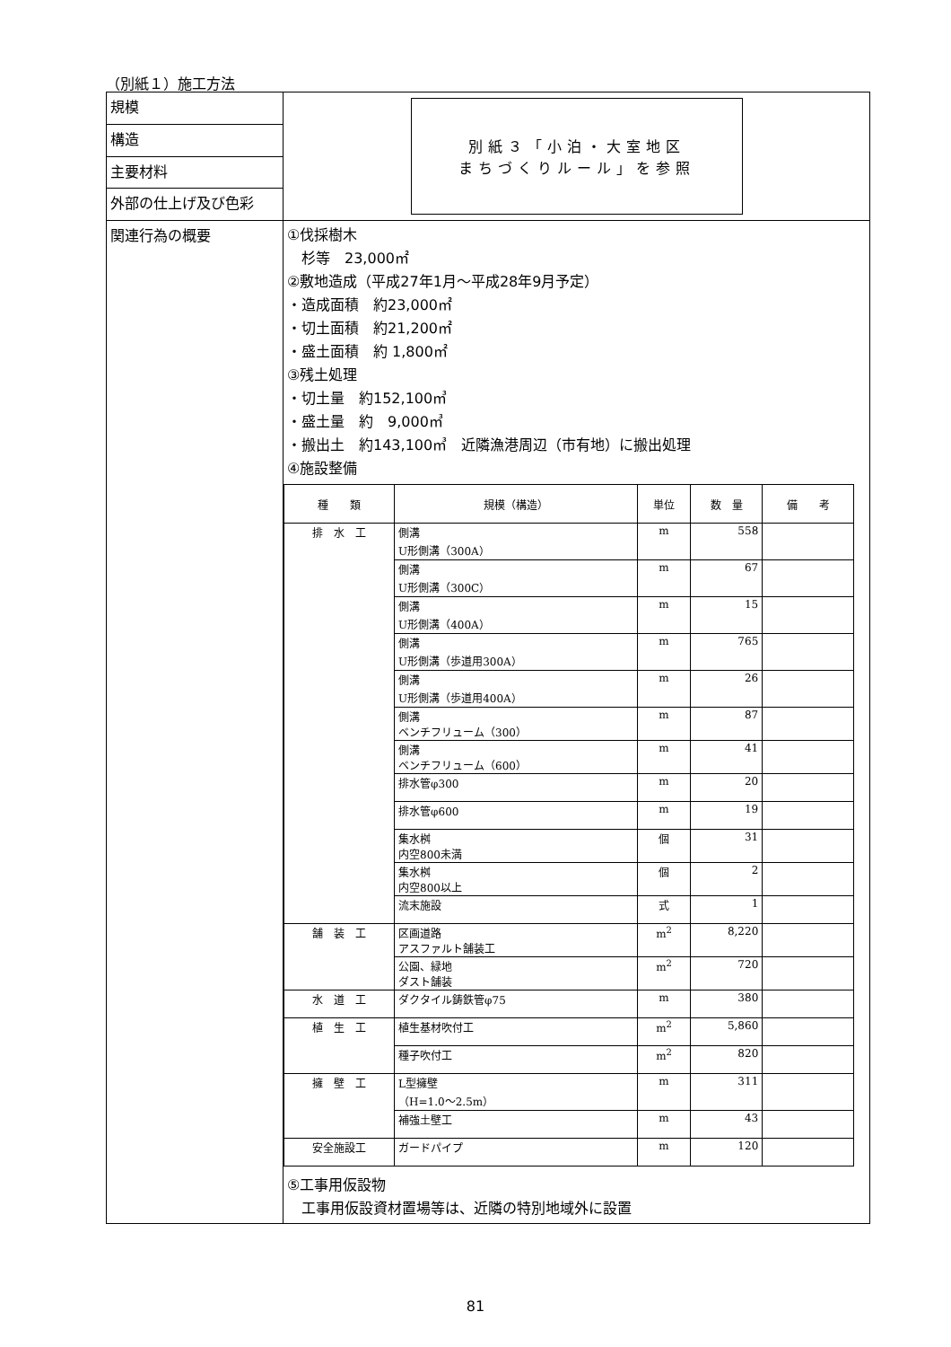（別紙１）施工方法
| 規模 | 別紙３「小泊・大室地区 まちづくりルール」を参照 |
| 構造 | |
| 主要材料 | |
| 外部の仕上げ及び色彩 | |
| 関連行為の概要 | ①伐採樹木 杉等 23,000㎡ ②敷地造成（平成27年1月～平成28年9月予定） ・造成面積 約23,000㎡ ・切土面積 約21,200㎡ ・盛土面積 約 1,800㎡ ③残土処理 ・切土量 約152,100㎥ ・盛土量 約 9,000㎥ ・搬出土 約143,100㎥ 近隣漁港周辺（市有地）に搬出処理 ④施設整備 / 種 類 / 規模（構造） / 単位 / 数 量 / 備 考 / / --- / --- / --- / --- / --- / / 排 水 工 / 側溝 U形側溝（300A） / m / 558 / / / / 側溝 U形側溝（300C） / m / 67 / / / / 側溝 U形側溝（400A） / m / 15 / / / / 側溝 U形側溝（歩道用300A） / m / 765 / / / / 側溝 U形側溝（歩道用400A） / m / 26 / / / / 側溝 ベンチフリューム（300） / m / 87 / / / / 側溝 ベンチフリューム（600） / m / 41 / / / / 排水管φ300 / m / 20 / / / / 排水管φ600 / m / 19 / / / / 集水桝 内空800未満 / 個 / 31 / / / / 集水桝 内空800以上 / 個 / 2 / / / / 流末施設 / 式 / 1 / / / 舗 装 工 / 区画道路 アスファルト舗装工 / m<sup>2</sup> / 8,220 / / / / 公園、緑地 ダスト舗装 / m<sup>2</sup> / 720 / / / 水 道 工 / ダクタイル鋳鉄管φ75 / m / 380 / / / 植 生 工 / 植生基材吹付工 / m<sup>2</sup> / 5,860 / / / / 種子吹付工 / m<sup>2</sup> / 820 / / / 擁 壁 工 / L型擁壁 （H=1.0～2.5m） / m / 311 / / / / 補強土壁工 / m / 43 / / / 安全施設工 / ガードパイプ / m / 120 / / ⑤工事用仮設物 工事用仮設資材置場等は、近隣の特別地域外に設置 |
81